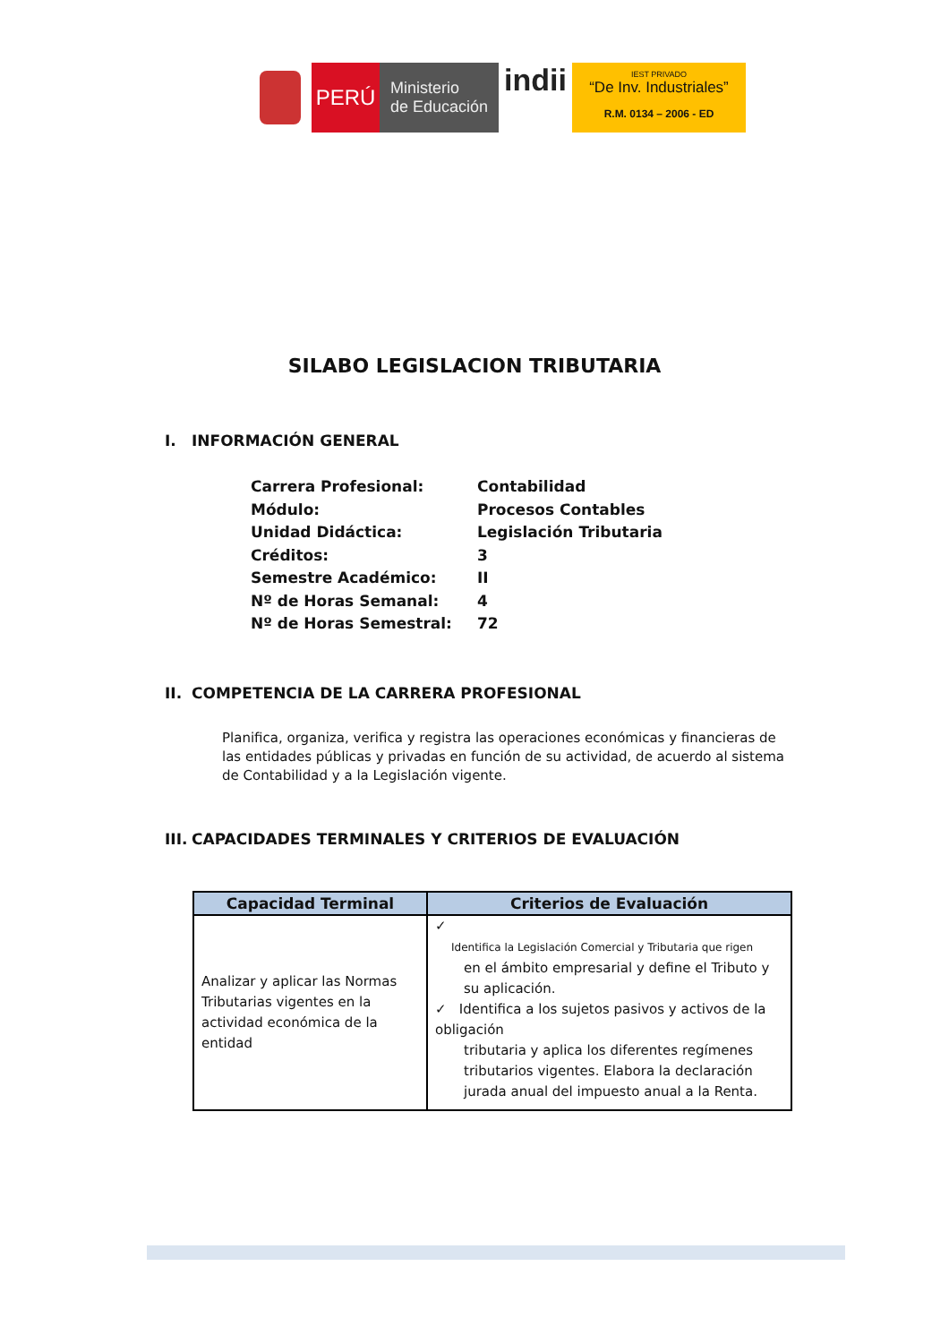PERÚ
Ministerio
de Educación
indii
IEST PRIVADO
“De Inv. Industriales”
R.M. 0134 – 2006 - ED
SILABO LEGISLACION TRIBUTARIA
I. INFORMACIÓN GENERAL
| Carrera Profesional: | Contabilidad |
| Módulo: | Procesos Contables |
| Unidad Didáctica: | Legislación Tributaria |
| Créditos: | 3 |
| Semestre Académico: | II |
| Nº de Horas Semanal: | 4 |
| Nº de Horas Semestral: | 72 |
II. COMPETENCIA DE LA CARRERA PROFESIONAL
Planifica, organiza, verifica y registra las operaciones económicas y financieras de las entidades públicas y privadas en función de su actividad, de acuerdo al sistema de Contabilidad y a la Legislación vigente.
III. CAPACIDADES TERMINALES Y CRITERIOS DE EVALUACIÓN
| Capacidad Terminal | Criterios de Evaluación |
| --- | --- |
| Analizar y aplicar las Normas Tributarias vigentes en la actividad económica de la entidad | ✓ Identifica la Legislación Comercial y Tributaria que rigen en el ámbito empresarial y define el Tributo y su aplicación. ✓ Identifica a los sujetos pasivos y activos de la obligación tributaria y aplica los diferentes regímenes tributarios vigentes. Elabora la declaración jurada anual del impuesto anual a la Renta. |